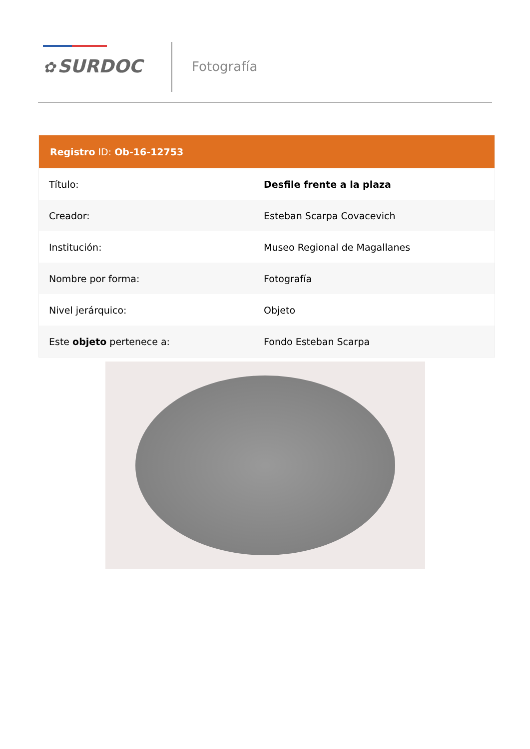✿ SURDOC Fotografía
| Registro ID: Ob-16-12753 | |
| --- | --- |
| Título: | Desfile frente a la plaza |
| Creador: | Esteban Scarpa Covacevich |
| Institución: | Museo Regional de Magallanes |
| Nombre por forma: | Fotografía |
| Nivel jerárquico: | Objeto |
| Este objeto pertenece a: | Fondo Esteban Scarpa |